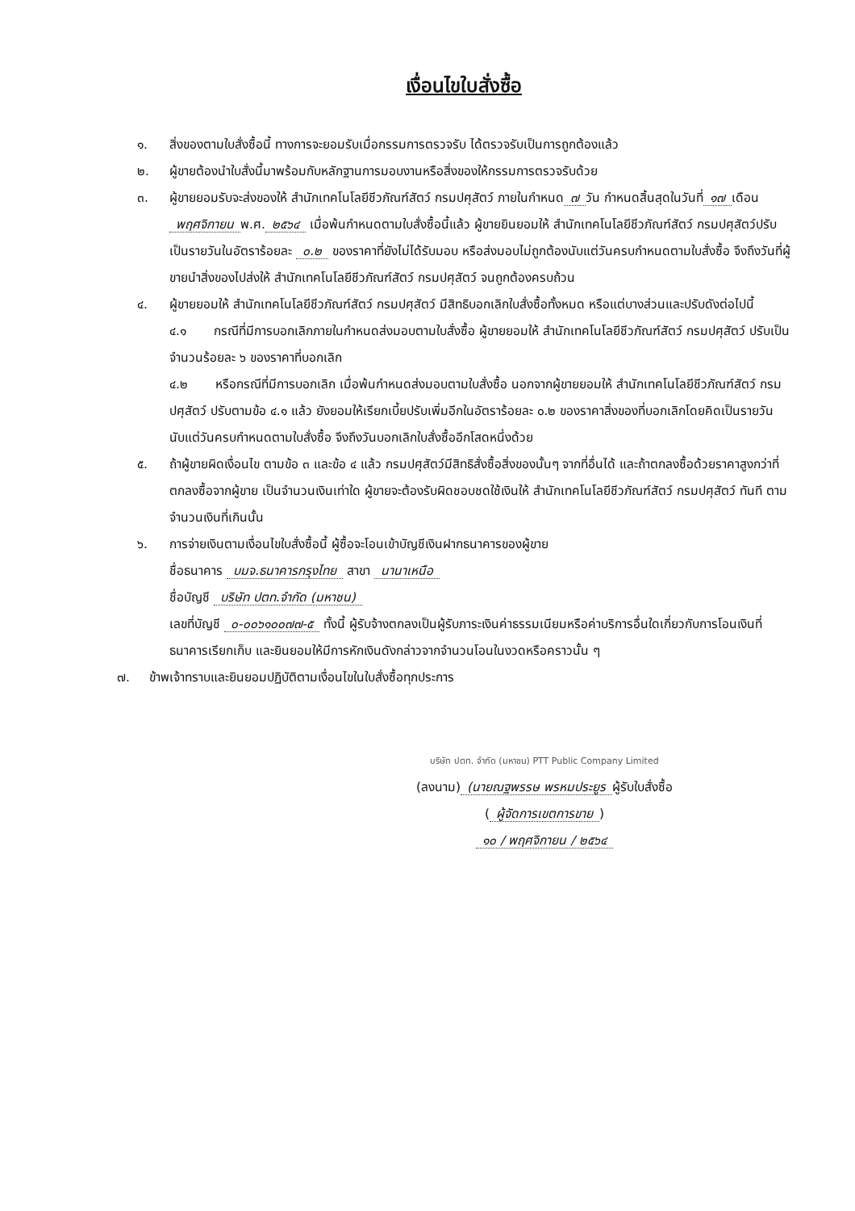เงื่อนไขใบสั่งซื้อ
๑. สิ่งของตามใบสั่งซื้อนี้ ทางการจะยอมรับเมื่อกรรมการตรวจรับ ได้ตรวจรับเป็นการถูกต้องแล้ว
๒. ผู้ขายต้องนำใบสั่งนี้มาพร้อมกับหลักฐานการมอบงานหรือสิ่งของให้กรรมการตรวจรับด้วย
๓. ผู้ขายยอมรับจะส่งของให้ สำนักเทคโนโลยีชีวภัณฑ์สัตว์ กรมปศุสัตว์ ภายในกำหนด ๗ วัน กำหนดสิ้นสุดในวันที่ ๑๗ เดือน พฤศจิกายน พ.ศ. ๒๕๖๔ เมื่อพ้นกำหนดตามใบสั่งซื้อนี้แล้ว ผู้ขายยินยอมให้ สำนักเทคโนโลยีชีวภัณฑ์สัตว์ กรมปศุสัตว์ปรับเป็นรายวันในอัตราร้อยละ ๐.๒ ของราคาที่ยังไม่ได้รับมอบ หรือส่งมอบไม่ถูกต้องนับแต่วันครบกำหนดตามใบสั่งซื้อ จึงถึงวันที่ผู้ขายนำสิ่งของไปส่งให้ สำนักเทคโนโลยีชีวภัณฑ์สัตว์ กรมปศุสัตว์ จนถูกต้องครบถ้วน
๔. ผู้ขายยอมให้ สำนักเทคโนโลยีชีวภัณฑ์สัตว์ กรมปศุสัตว์ มีสิทธิบอกเลิกใบสั่งซื้อทั้งหมด หรือแต่บางส่วนและปรับดังต่อไปนี้
๔.๑ กรณีที่มีการบอกเลิกภายในกำหนดส่งมอบตามใบสั่งซื้อ ผู้ขายยอมให้ สำนักเทคโนโลยีชีวภัณฑ์สัตว์ กรมปศุสัตว์ ปรับเป็นจำนวนร้อยละ ๖ ของราคาที่บอกเลิก
๔.๒ หรือกรณีที่มีการบอกเลิก เมื่อพ้นกำหนดส่งมอบตามใบสั่งซื้อ นอกจากผู้ขายยอมให้ สำนักเทคโนโลยีชีวภัณฑ์สัตว์ กรมปศุสัตว์ ปรับตามข้อ ๔.๑ แล้ว ยังยอมให้เรียกเบี้ยปรับเพิ่มอีกในอัตราร้อยละ ๐.๒ ของราคาสิ่งของที่บอกเลิกโดยคิดเป็นรายวัน นับแต่วันครบกำหนดตามใบสั่งซื้อ จึงถึงวันบอกเลิกใบสั่งซื้ออีกโสดหนึ่งด้วย
๕. ถ้าผู้ขายผิดเงื่อนไข ตามข้อ ๓ และข้อ ๔ แล้ว กรมปศุสัตว์มีสิทธิสั่งซื้อสิ่งของนั้นๆ จากที่อื่นได้ และถ้าตกลงซื้อด้วยราคาสูงกว่าที่ตกลงซื้อจากผู้ขาย เป็นจำนวนเงินเท่าใด ผู้ขายจะต้องรับผิดชอบชดใช้เงินให้ สำนักเทคโนโลยีชีวภัณฑ์สัตว์ กรมปศุสัตว์ ทันที ตามจำนวนเงินที่เกินนั้น
๖. การจ่ายเงินตามเงื่อนไขใบสั่งซื้อนี้ ผู้ซื้อจะโอนเข้าบัญชีเงินฝากธนาคารของผู้ขาย
ชื่อธนาคาร บมจ.ธนาคารกรุงไทย สาขา นานาเหนือ
ชื่อบัญชี บริษัท ปตท.จำกัด (มหาชน)
เลขที่บัญชี ๐-๐๐๖๑๐๐๗๗-๕ ทั้งนี้ ผู้รับจ้างตกลงเป็นผู้รับภาระเงินค่าธรรมเนียมหรือค่าบริการอื่นใดเกี่ยวกับการโอนเงินที่ธนาคารเรียกเก็บ และยินยอมให้มีการหักเงินดังกล่าวจากจำนวนโอนในงวดหรือคราวนั้น ๆ
๗. ข้าพเจ้าทราบและยินยอมปฏิบัติตามเงื่อนไขในใบสั่งซื้อทุกประการ
บริษัท ปตท. จำกัด (มหาชน) PTT Public Company Limited
(ลงนาม) (นายณฐพรรษ พรหมประยูร ผู้รับใบสั่งซื้อ
(ผู้จัดการเขตการขาย)
๑๐ / พฤศจิกายน / ๒๕๖๔